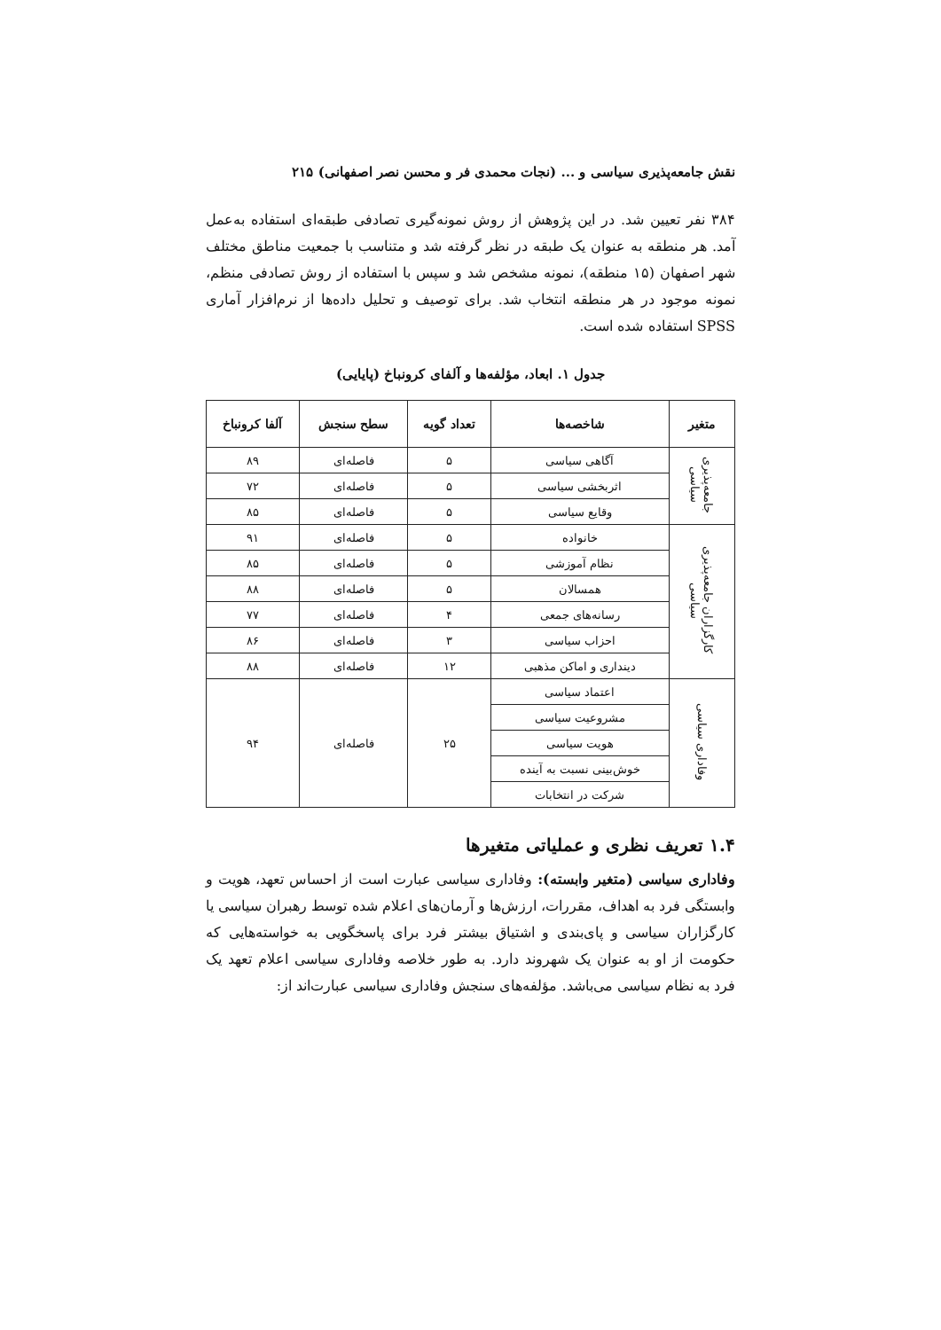نقش جامعه‌پذیری سیاسی و ... (نجات محمدی فر و محسن نصر اصفهانی) ۲۱۵
۳۸۴ نفر تعیین شد. در این پژوهش از روش نمونه‌گیری تصادفی طبقه‌ای استفاده به‌عمل آمد. هر منطقه به عنوان یک طبقه در نظر گرفته شد و متناسب با جمعیت مناطق مختلف شهر اصفهان (۱۵ منطقه)، نمونه مشخص شد و سپس با استفاده از روش تصادفی منظم، نمونه موجود در هر منطقه انتخاب شد. برای توصیف و تحلیل داده‌ها از نرم‌افزار آماری SPSS استفاده شده است.
جدول ۱. ابعاد، مؤلفه‌ها و آلفای کرونباخ (پایایی)
| متغیر | شاخصه‌ها | تعداد گویه | سطح سنجش | آلفا کرونباخ |
| --- | --- | --- | --- | --- |
| جامعه‌پذیری سیاسی | آگاهی سیاسی | ۵ | فاصله‌ای | ۸۹ |
| | اثربخشی سیاسی | ۵ | فاصله‌ای | ۷۲ |
| | وقایع سیاسی | ۵ | فاصله‌ای | ۸۵ |
| کارگزاران جامعه‌پذیری سیاسی | خانواده | ۵ | فاصله‌ای | ۹۱ |
| | نظام آموزشی | ۵ | فاصله‌ای | ۸۵ |
| | همسالان | ۵ | فاصله‌ای | ۸۸ |
| | رسانه‌های جمعی | ۴ | فاصله‌ای | ۷۷ |
| | احزاب سیاسی | ۳ | فاصله‌ای | ۸۶ |
| | دینداری و اماکن مذهبی | ۱۲ | فاصله‌ای | ۸۸ |
| وفاداری سیاسی | اعتماد سیاسی | ۲۵ | فاصله‌ای | ۹۴ |
| | مشروعیت سیاسی | | | |
| | هویت سیاسی | | | |
| | خوش‌بینی نسبت به آینده | | | |
| | شرکت در انتخابات | | | |
۱.۴ تعریف نظری و عملیاتی متغیرها
وفاداری سیاسی (متغیر وابسته): وفاداری سیاسی عبارت است از احساس تعهد، هویت و وابستگی فرد به اهداف، مقررات، ارزش‌ها و آرمان‌های اعلام شده توسط رهبران سیاسی یا کارگزاران سیاسی و پای‌بندی و اشتیاق بیشتر فرد برای پاسخگویی به خواسته‌هایی که حکومت از او به عنوان یک شهروند دارد. به طور خلاصه وفاداری سیاسی اعلام تعهد یک فرد به نظام سیاسی می‌باشد. مؤلفه‌های سنجش وفاداری سیاسی عبارت‌اند از: